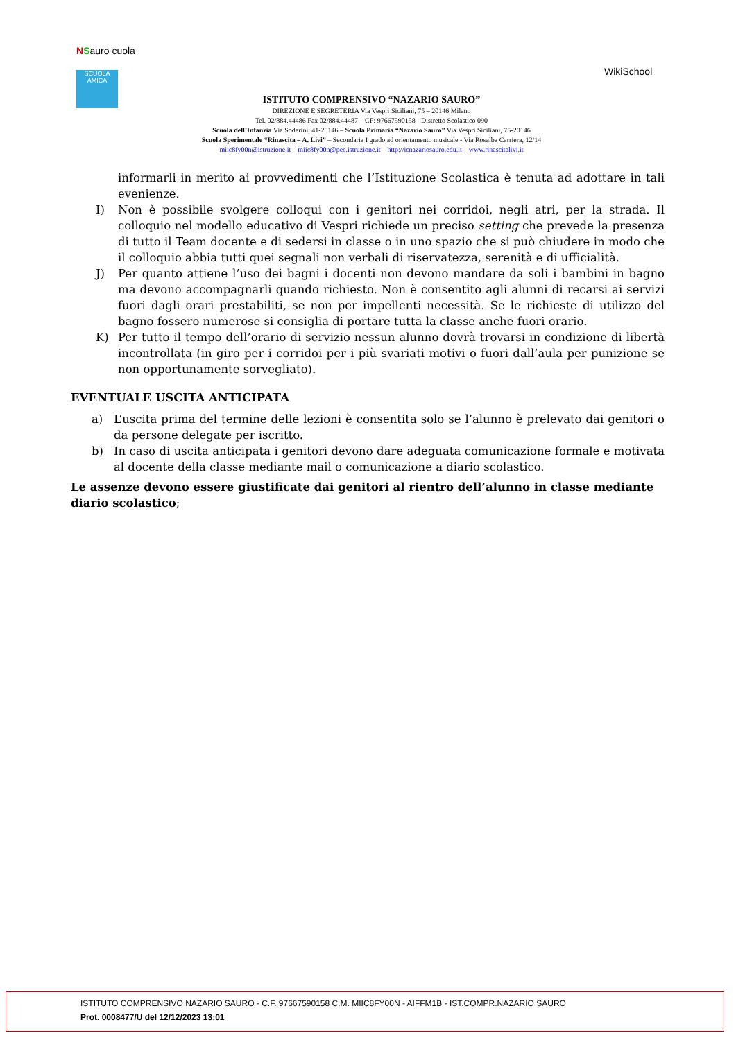NSauro cuola
SCUOLA AMICA
ISTITUTO COMPRENSIVO “NAZARIO SAURO”
DIREZIONE E SEGRETERIA Via Vespri Siciliani, 75 – 20146 Milano
Tel. 02/884.44486 Fax 02/884.44487 – CF: 97667590158 - Distretto Scolastico 090
Scuola dell’Infanzia Via Soderini, 41-20146 – Scuola Primaria “Nazario Sauro” Via Vespri Siciliani, 75-20146
Scuola Sperimentale “Rinascita – A. Livi” – Secondaria I grado ad orientamento musicale - Via Rosalba Carriera, 12/14
miic8fy00n@istruzione.it – miic8fy00n@pec.istruzione.it – http://icnazariosauro.edu.it – www.rinascitalivi.it
WikiSchool
informarli in merito ai provvedimenti che l’Istituzione Scolastica è tenuta ad adottare in tali evenienze.
I) Non è possibile svolgere colloqui con i genitori nei corridoi, negli atri, per la strada. Il colloquio nel modello educativo di Vespri richiede un preciso setting che prevede la presenza di tutto il Team docente e di sedersi in classe o in uno spazio che si può chiudere in modo che il colloquio abbia tutti quei segnali non verbali di riservatezza, serenità e di ufficialità.
J) Per quanto attiene l’uso dei bagni i docenti non devono mandare da soli i bambini in bagno ma devono accompagnarli quando richiesto. Non è consentito agli alunni di recarsi ai servizi fuori dagli orari prestabiliti, se non per impellenti necessità. Se le richieste di utilizzo del bagno fossero numerose si consiglia di portare tutta la classe anche fuori orario.
K) Per tutto il tempo dell’orario di servizio nessun alunno dovrà trovarsi in condizione di libertà incontrollata (in giro per i corridoi per i più svariati motivi o fuori dall’aula per punizione se non opportunamente sorvegliato).
EVENTUALE USCITA ANTICIPATA
a) L’uscita prima del termine delle lezioni è consentita solo se l’alunno è prelevato dai genitori o da persone delegate per iscritto.
b) In caso di uscita anticipata i genitori devono dare adeguata comunicazione formale e motivata al docente della classe mediante mail o comunicazione a diario scolastico.
Le assenze devono essere giustificate dai genitori al rientro dell’alunno in classe mediante diario scolastico;
ISTITUTO COMPRENSIVO NAZARIO SAURO - C.F. 97667590158 C.M. MIIC8FY00N - AIFFM1B - IST.COMPR.NAZARIO SAURO
Prot. 0008477/U del 12/12/2023 13:01